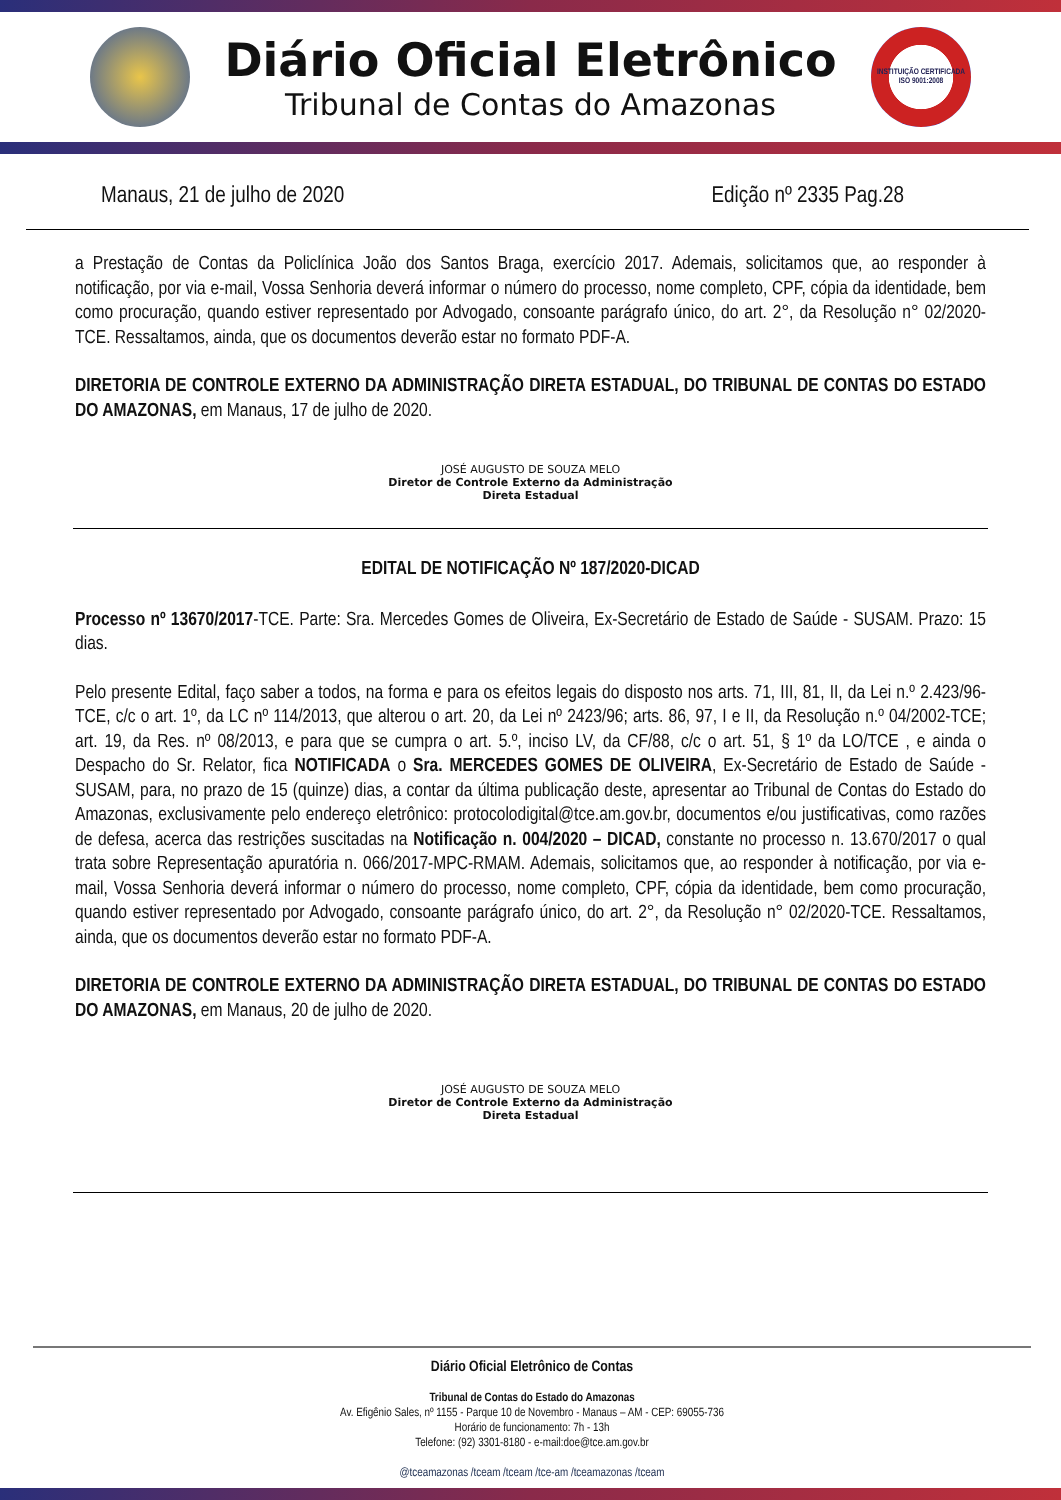Diário Oficial Eletrônico
Tribunal de Contas do Amazonas
INSTITUIÇÃO CERTIFICADA ISO 9001:2008
Manaus, 21 de julho de 2020 Edição nº 2335 Pag.28
a Prestação de Contas da Policlínica João dos Santos Braga, exercício 2017. Ademais, solicitamos que, ao responder à notificação, por via e-mail, Vossa Senhoria deverá informar o número do processo, nome completo, CPF, cópia da identidade, bem como procuração, quando estiver representado por Advogado, consoante parágrafo único, do art. 2°, da Resolução n° 02/2020-TCE. Ressaltamos, ainda, que os documentos deverão estar no formato PDF-A.
DIRETORIA DE CONTROLE EXTERNO DA ADMINISTRAÇÃO DIRETA ESTADUAL, DO TRIBUNAL DE CONTAS DO ESTADO DO AMAZONAS, em Manaus, 17 de julho de 2020.
JOSÉ AUGUSTO DE SOUZA MELO
Diretor de Controle Externo da Administração
Direta Estadual
EDITAL DE NOTIFICAÇÃO Nº 187/2020-DICAD
Processo nº 13670/2017-TCE. Parte: Sra. Mercedes Gomes de Oliveira, Ex-Secretário de Estado de Saúde - SUSAM. Prazo: 15 dias.
Pelo presente Edital, faço saber a todos, na forma e para os efeitos legais do disposto nos arts. 71, III, 81, II, da Lei n.º 2.423/96-TCE, c/c o art. 1º, da LC nº 114/2013, que alterou o art. 20, da Lei nº 2423/96; arts. 86, 97, I e II, da Resolução n.º 04/2002-TCE; art. 19, da Res. nº 08/2013, e para que se cumpra o art. 5.º, inciso LV, da CF/88, c/c o art. 51, § 1º da LO/TCE , e ainda o Despacho do Sr. Relator, fica NOTIFICADA o Sra. MERCEDES GOMES DE OLIVEIRA, Ex-Secretário de Estado de Saúde - SUSAM, para, no prazo de 15 (quinze) dias, a contar da última publicação deste, apresentar ao Tribunal de Contas do Estado do Amazonas, exclusivamente pelo endereço eletrônico: protocolodigital@tce.am.gov.br, documentos e/ou justificativas, como razões de defesa, acerca das restrições suscitadas na Notificação n. 004/2020 – DICAD, constante no processo n. 13.670/2017 o qual trata sobre Representação apuratória n. 066/2017-MPC-RMAM. Ademais, solicitamos que, ao responder à notificação, por via e-mail, Vossa Senhoria deverá informar o número do processo, nome completo, CPF, cópia da identidade, bem como procuração, quando estiver representado por Advogado, consoante parágrafo único, do art. 2°, da Resolução n° 02/2020-TCE. Ressaltamos, ainda, que os documentos deverão estar no formato PDF-A.
DIRETORIA DE CONTROLE EXTERNO DA ADMINISTRAÇÃO DIRETA ESTADUAL, DO TRIBUNAL DE CONTAS DO ESTADO DO AMAZONAS, em Manaus, 20 de julho de 2020.
JOSÉ AUGUSTO DE SOUZA MELO
Diretor de Controle Externo da Administração
Direta Estadual
Diário Oficial Eletrônico de Contas
Tribunal de Contas do Estado do Amazonas
Av. Efigênio Sales, nº 1155 - Parque 10 de Novembro - Manaus – AM - CEP: 69055-736
Horário de funcionamento: 7h - 13h
Telefone: (92) 3301-8180 - e-mail:doe@tce.am.gov.br
@tceamazonas /tceam /tceam /tce-am /tceamazonas /tceam